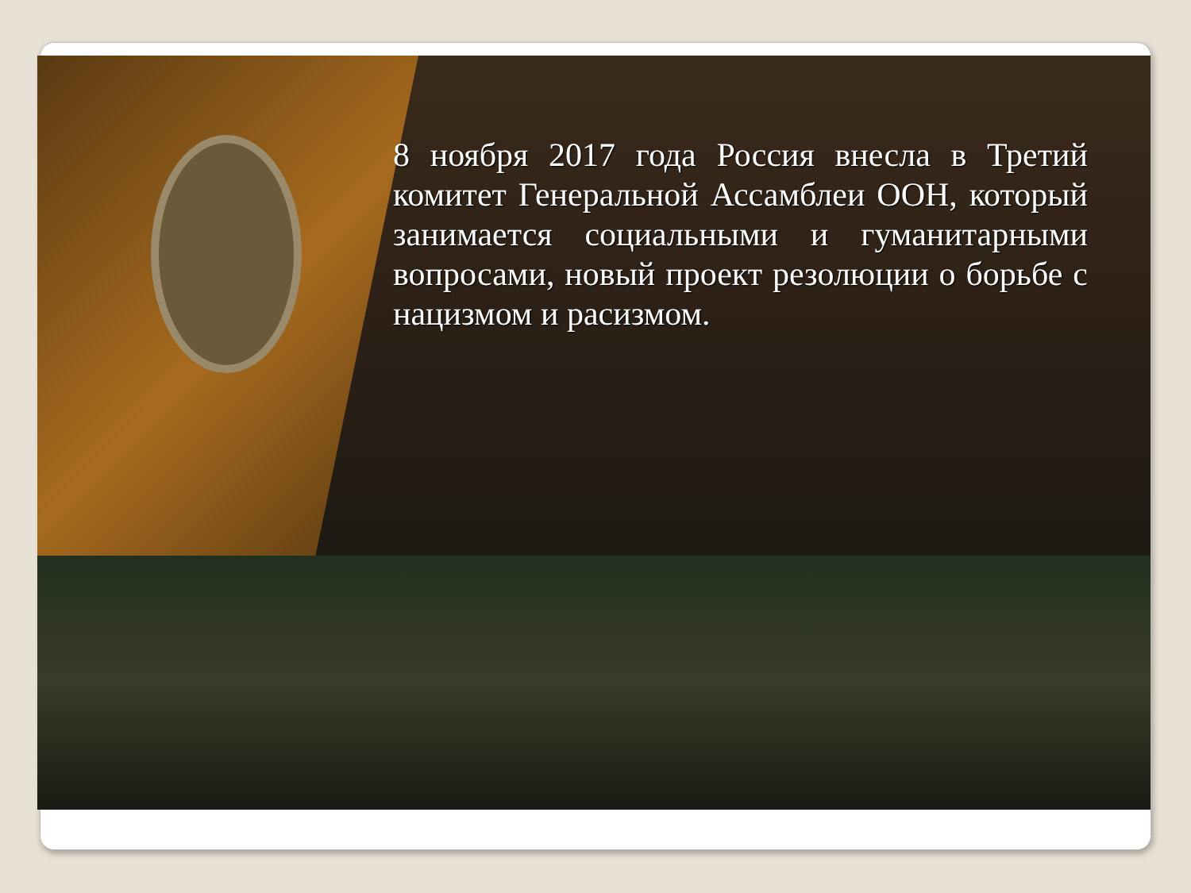8 ноября 2017 года Россия внесла в Третий комитет Генеральной Ассамблеи ООН, который занимается социальными и гуманитарными вопросами, новый проект резолюции о борьбе с нацизмом и расизмом.